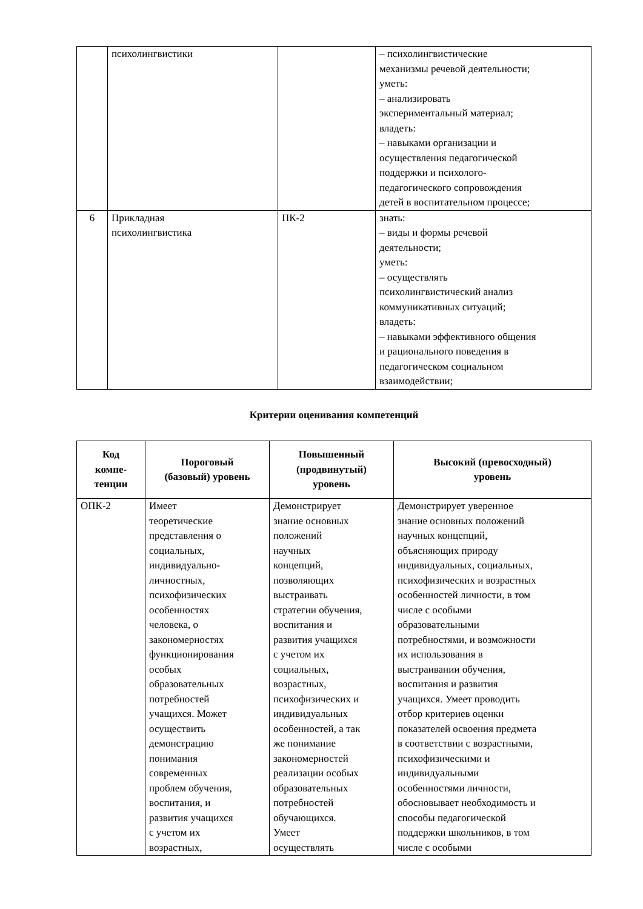| | психолингвистики | | – психолингвистические механизмы речевой деятельности; уметь: – анализировать экспериментальный материал; владеть: – навыками организации и осуществления педагогической поддержки и психолого- педагогического сопровождения детей в воспитательном процессе; |
| 6 | Прикладная психолингвистика | ПК-2 | знать: – виды и формы речевой деятельности; уметь: – осуществлять психолингвистический анализ коммуникативных ситуаций; владеть: – навыками эффективного общения и рационального поведения в педагогическом социальном взаимодействии; |
Критерии оценивания компетенций
| Код компе- тенции | Пороговый (базовый) уровень | Повышенный (продвинутый) уровень | Высокий (превосходный) уровень |
| --- | --- | --- | --- |
| ОПК-2 | Имеет теоретические представления о социальных, индивидуально- личностных, психофизических особенностях человека, о закономерностях функционирования особых образовательных потребностей учащихся. Может осуществить демонстрацию понимания современных проблем обучения, воспитания, и развития учащихся с учетом их возрастных, | Демонстрирует знание основных положений научных концепций, позволяющих выстраивать стратегии обучения, воспитания и развития учащихся с учетом их социальных, возрастных, психофизических и индивидуальных особенностей, а так же понимание закономерностей реализации особых образовательных потребностей обучающихся. Умеет осуществлять | Демонстрирует уверенное знание основных положений научных концепций, объясняющих природу индивидуальных, социальных, психофизических и возрастных особенностей личности, в том числе с особыми образовательными потребностями, и возможности их использования в выстраивании обучения, воспитания и развития учащихся. Умеет проводить отбор критериев оценки показателей освоения предмета в соответствии с возрастными, психофизическими и индивидуальными особенностями личности, обосновывает необходимость и способы педагогической поддержки школьников, в том числе с особыми |